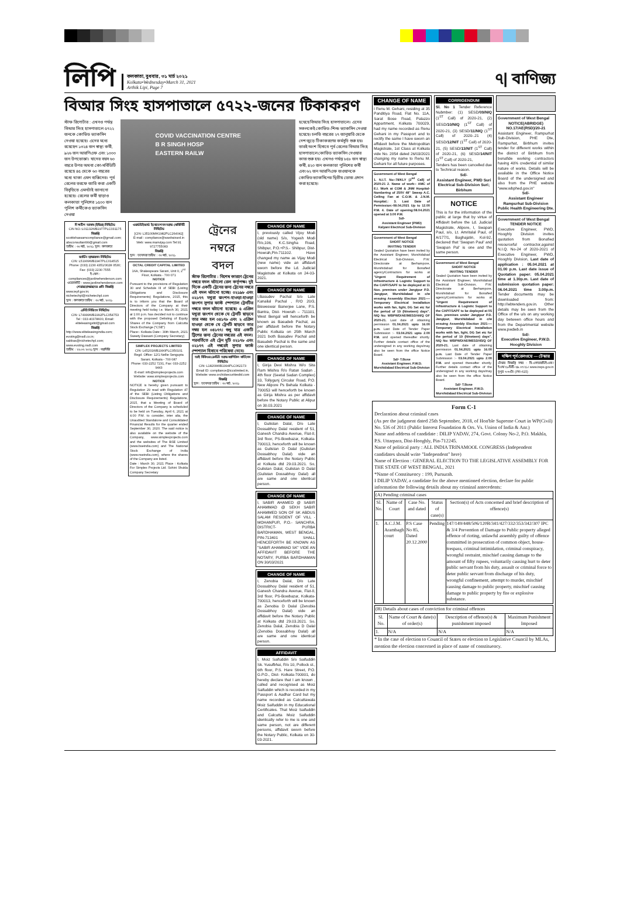লিপি
কলকাতা, বুধবার, ৩১ মার্চ ২০২১
Kolkata•Wednesday•March 31, 2021
Arthik Lipi, Page 7
৭| বাণিজ্য
বিআর সিংহ হাসপাতালে ৫৭২২-জনের টিকাকরণ
স্টাফ রিপোর্টার : এখনও পর্যন্ত বিআর সিংহ হাসপাতালে ৫৭২২ জনকে কোভিড ভ্যাকসিন দেওয়া হয়েছে। এদের মধ্যে রয়েছেন ১৩২৪ জন স্বাস্থ্য কর্মী, ৯২৬ জন আরপিএফ এবং ১০০০ জন উপভোক্তা। যাদের বয়স ৬০ বছরে উপর অথবা কো-মর্বিডিটি রয়েছে ৪৫ থেকে ৬০ বছরের মধ্যে থাকা এমন ব্যক্তিদের। পূর্ব রেলের তরফে জারি করা একটি বিবৃতিতে এমনটাই জানানো হয়েছে। রেলের কর্মী ছাড়াও কলকাতা পুলিশের ১৫০০ জন পুলিশ কর্মীকেও ভ্যাকসিন দেওয়া
COVID VACCINATION CENTRE
B R SINGH HOSP
EASTERN RAILW
হয়েছে বিআর সিংহ হাসপাতালে। এদের সকলকেই কোভিড-শিল্ড ভ্যাকসিন দেওয়া হয়েছে। চলতি বছরের ২৭ জানুয়ারি থেকে দেশ জুড়ে টিকাকরণের কর্মসূচি শুরু হয়। তারই অংশ হিসাবে পূর্ব রেলের বিআর সিংহ হাসপাতালে কোভিড ভ্যাকসিন দেওয়ার কাজ শুরু হয়। এখনও পর্যন্ত ৮৫৮ জন স্বাস্থ্য কর্মী, ৪২০ জন কলকাতা পুলিশের কর্মী এবং ৬২ জন আরপিএফ জওয়ানকে কোভিড ভ্যাকসিনের দ্বিতীয় ডোজ প্রদান করা হয়েছে।
দি স্কটিশ আসাম (ইন্ডিয়া) লিমিটেড
CIN NO.:L01132WB1977PLC031175
বিজ্ঞপ্তি
scottishassamcompliance@gmail.com; absconsultant99@gmail.com
তারিখ : ৩০ মার্চ, ২০২১ স্থান : কলকাতা
জার্ডিন হ্যান্ডারসন লিমিটেড
CIN: L51909WB1947PLC014515
Phone: (033) 2230 4351/3028 0530; Fax: (033) 2230 7555
ই-মেল : compliances@jardinehenderson.com
ওয়েবসাইট : www.jardinehenderson.com
শেয়ারহোল্ডারদের প্রতি বিজ্ঞপ্তি
www.iepf.gov.in; nichetechpl@nichetechpl.com
স্থান : কলকাতা তারিখ : ৩০ মার্চ, ২০২১
এলিট লিজিংস লিমিটেড
CIN: L74999WB1992PLC054753
Tel : 033 40378600, Email: eliteleasingsltd@gmail.com
বিজ্ঞপ্তি
http://www.eliteleasingindia.com; evoting@nsdl.co.in; sabbas@nichetechpl.com; www.evoting.nsdl.com
তারিখ : ২২.০৩.২০২১ স্থান : নয়াদিল্লি
ওয়ার্ডউইজার্ড ইনোভেশনস অ্যান্ড মোবিলিটি লিমিটেড
[CIN: L35100MH1982PLC264042]
E-mail : compliance@wardwizard.in
Web: www.manvijay.com Tel:91 9727755083
বিজ্ঞপ্তি
স্থান : ভদোদরা তারিখ : ৩০ মার্চ, ২০২১
OCTAL CREDIT CAPITAL LIMITED
16A, Shakespeare Sarani, Unit II, 2<sup>nd</sup> Floor, Kolkata - 700 071
NOTICE
Pursuant to the provisions of Regulation 30 and Schedule III of SEBI (Listing Obligations and Disclosure Requirements) Regulations, 2015, this is to inform you that the Board of Directors of the Company at their meeting held today i.e. March 30, 2021 at 1:00 p.m. has decided not to continue with the proposed Delisting of Equity Shares of the Company from Calcutta Stock Exchange ("CSE")
Place:- Kolkata Date:- 30th March, 2021 Sweety Dassani (Company Secretary)
SIMPLEX PROJECTS LIMITED
CIN: L45201WB1990PLC050101
Regd. Office: 12/1 Nellie Sengupta Sarani, Kolkata - 700 087
Phone: 033-2252 7231, Fax: 033-2252 9443
E-mail: info@simplexprojects.com
Website: www.simplexprojects.com
NOTICE
NOTICE is hereby given pursuant to Regulation 29 read with Regulation 47 of the SEBI (Listing Obligations and Disclosure Requirements) Regulations, 2015, that a Meeting of Board of Directors of the Company is scheduled to be held on Tuesday, April 6, 2021 at 4.00 P.M. to consider, inter alia, the Unaudited Standalone and Consolidated Financial Results for the quarter ended September 30, 2020. The said notice is also available on the website of the Company, www.simplexprojects.com and the websites of The BSE Limited (www.bseindia.com) and The National Stock Exchange of India (www.nseindia.com), where the shares of the Company are listed.
Date : March 30, 2021 Place : Kolkata For Simplex Projects Ltd. Sohini Shukla Company Secretary
ট্রেনের
নম্বরে
বদল
স্টাফ রিপোর্টার : বিশেষ কারণে ট্রেনের নম্বরে বদল ঘটালো রেল কর্তৃপক্ষ। দুই দিকে একটি ট্রেনের জন্য ট্রেনের নম্বরে এই বদল ঘটানো হচ্ছে। ০২১৯৮ এবং ০২১৭৭ মথুরা জংশন-হাওড়া-হাওড়া জংশন সুপার ফাস্ট স্পেশ্যাল ট্রেনটির নম্বরে বদল ঘটানো হয়েছে। ৫ এপ্রিল মথুরা জংশন থেকে যে ট্রেনটি ছাড়বে তার নম্বর হল ০৪১৭৮ এবং ২ এপ্রিল হাওড়া থেকে যে ট্রেনটি ছাড়বে তার নম্বর হল ০৪১৭৭। শুধু মাত্র একটি ট্রিপের জন্য ট্রেনের নম্বরের এই বদল। পরবর্তিতে এই ট্রেন দুটি ০২১৭৮ এবং ০২১৭৭ এই নম্বরেই সুপার ফাস্ট স্পেশ্যাল হিসাবে পরিষেবা দেবে।
আই সিকিওর ক্রেডিট অ্যান্ড ক্যাপিটাল সার্ভিসেস লিমিটেড
CIN: L18209WB1994PLC062173
Email ID: compliance@iccslimited.in, Website: www.orchidsecuritiesltd.com
বিজ্ঞপ্তি
স্থান : ভদোদরা তারিখ : ৩০ মার্চ, ২০২১
CHANGE OF NAME
I, previously called Vijoy Modi (old name) S/o, Yogesh Modi R/o,106, K.C.Singha Road, Shibpur, P.O.+P.S.- Shibpur, Dist- Howrah,Pin-711102. Have changed my name as Vijay Modi (new name) vide an affidavit sworn before the Ld. Judicial Magistrate at Kolkata on 24-03-2021.
CHANGE OF NAME
I,Basudev Pachal S/o Late Kanailal Pachal , R/O 20/3, Bisweswar Banerjee Lane, P.S. Bantra, Dist- Howrah – 711101, West Bengal will henceforth be known as Basudeb Pachal, as per affidavit before the Notary Public Kolkata on 25th March 2021 both Basudev Pachal and Basudeb Pachal is the same and one identical person.
CHANGE OF NAME
I, Girija Devi Mishra W/o Sita Ram Mishra R/o Ratan Sadan , 4th floor (Seetal Sadan Complex) 33, Tollygunj Circular Road, P.O. New Alipore Ps Behala Kolkata - 700053 will henceforth be known as Girija Mishra as per affidavit before the Notary Public at Alipur on 30.03.2021
CHANGE OF NAME
I, Gulistan Dalal, D/o Late Dossabhoy Dalal resident of 51, Ganesh Chandra Avenue, Flat-8, 3rd floor, PS-Bowbazar, Kolkata-700013, henceforth will be known as Gulistan D Dalal (Gulistan Dossabhoy Dalal) vide an affidavit before the Notary Public at Kolkata dtd 29.03.2021. So, Gulistan Dalal, Gulistan D Dalal (Gulistan Dossabhoy Dalal) all are same and one identical person.
CHANGE OF NAME
I, SABIR AHAMED @ SABIR AHAMMAD @ SEKH SABIR AHAMMED SON OF SK ABDUS SALAM RESIDENT OF VILL - MOHANPUR, P.O.- SANCHRA, DISTRICT- PURBA BARDHAMAN, WEST BENGAL, PIN-713401 SHALL HENCEFORTH BE KNOWN AS "SABIR AHAMMAD SK" VIDE AN AFFIDAVIT BEFORE THE NOTARY, PURBA BARDHAMAN ON 30/03/2021
CHANGE OF NAME
I, Zenobia Dalal, D/o Late Dossabhoy Dalal resident of 51, Ganesh Chandra Avenue, Flat-8, 3rd floor, PS-Bowbazar, Kolkata-700013, henceforth will be known as Zenobia D Dalal (Zenobia Dossabhoy Dalal) vide an affidavit before the Notary Public at Kolkata dtd 29.03.2021. So, Zenobia Dalal, Zenobia D Dalal (Zenobia Dossabhoy Dalal) all are same and one identical person.
AFFIDAVIT
I, Moiz Saifuddin S/o Saifuddin Sk. Yusufbhai, R/o 10, Pollock st., 6th floor, P.S. Hare Street, P.O. G.P.O., Dist- Kolkata-700001, do hereby declare that I am known , called and recognised as Moiz Saifuddin which is recorded in my Passport & Aadhar Card but my name recorded as Calcuttawala Moiz Saifuddin in my Educational Certificates. That Moiz Saifuddin and Calcutta Moiz Saifuddin identically refer to me is one and same person, not are different persons, affidavit sworn before the Notary Public, Kolkata on 30-03-2021.
CHANGE OF NAME
I Renu M. Gehani, residing at 35 Panditiya Road, Flat No. 11A, Sarat Bose Road, Palazzo Appartment, Kolkata 700029, had my name recorded as Renu Gehani in my Passport and to rectify the same I have sworn an affidavit before the Metropolitan Magistrate, 1st Class at Kolkata vide No. 2854 dated 26/03/2021 changing my name to Renu M. Gehani for all future purposes.
Government of West Bengal
1. N.I.T. No:-78/KLY (2<sup>nd</sup> Call) of 2020-21 2. Name of work:- AMC of E.I. Work at COM & JNM Hospital- Numbering of 250V 48" Sweep A.C. Ceiling Fan at C.O.M. & J.N.M. Hospital.: 3. Last Date of Permission:-08.04.2021 Up to 12.00 P.M. 4. Date of opening:08.04.2021 opened at 3.00 P.M.
Sd/-
Assistant Engineer (PWD)
Kalyani Electrical Sub-Division
Government of West Bengal
SHORT NOTICE
INVITING TENDER
Sealed Quotation have been invited by the Assistant Engineer, Murshidabad Electrical Sub-Division, P.W. Directorate at Berhampore, Murshidabad for Bonafied agency/Contractors for works at "Urgent Requirement of Infrastructure & Logistic Support to the CAPF/SAPF to be deployed at 11 Nos. premises under Jangipur P.D. Jangipur, Murshidabad in c/w ensuing Assembly Election 2021----Temporary Electrical Installation works with fan, light, DG Set etc for the period of 19 (Nineteen) days". NIQ No: WBPWD/AE/MESD/44/Q OF 2020-21. Last date of obtaining permission 01.04.2021 upto 16.00 p.m. Last Date of Tender Paper Submission :- 03.04.2021 upto 2.00 P.M. and opened thereafter shortly. Further details contact office of the undersigned in any working days/may also be seen from the office Notice Board.
Sd/- T.Bose
Assistant Engineer, P.W.D.
Murshidabad Electrical Sub-Division
CORRIGENDUM
Sl. No 1 Tender Reference Nubmber: (1) SESD/09/NIQ (1<sup>ST</sup> Call) of 2020-21, (2) SESD/10/NIQ (1<sup>ST</sup> Call) of 2020-21, (3) SESD/11/NIQ (1<sup>ST</sup> Call) of 2020-.21 (4) SESD/12/NIT (1<sup>ST</sup> Call) of 2020-21, (5) SESD/13/NIT (1<sup>ST</sup> Call) of 2020-21, (6) SESD/14/NIT (1<sup>ST</sup> Call) of 2020-21,
Tenders has been cancelled due to Technical reason.
Sd/-
Assistant Engineer, PWD Suri Electrical Sub-Division Suri; Birbhum
NOTICE
This is for the information of the public at large that by virtue of Affidavit before the Ld. Judicial Magistrate, Alipore, I, Swapan Paul, s/o, Lt. Amritalal Paul, of A/177/1, Baghajatin, Kol-92, declared that 'Swapan Paul' and 'Swapan Pal' is one and the same person.
Government of West Bengal
SHORT NOTICE
INVITING TENDER
Sealed Quotation have been invited by the Assistant Engineer, Murshidabad Electrical Sub-Division, P.W. Directorate at Berhampore, Murshidabad for Bonafied agency/Contractors for works at "Urgent Requirement of Infrastructure & Logistic Support to the CAPF/SAPF to be deployed at 05 Nos. premises under Jangipur P.D. Jangipur, Murshidabad in c/w ensuing Assembly Election 2021----Temporary Electrical Installation works with fan, light, DG Set etc for the period of 19 (Nineteen) days". NIQ No: WBPWD/AE/MESD/45/Q OF 2020-21. Last date of obtaining permission 01.04.2021 upto 16.00 p.m. Last Date of Tender Paper Submission :- 03.04.2021 upto 2.00 P.M. and opened thereafter shortly. Further details contact office of the undersigned in any working days/may also be seen from the office Notice Board.
Sd/- T.Bose
Assistant Engineer, P.W.D.
Murshidabad Electrical Sub-Division
Government of West Bengal
NOTICE(ABRIDGE)
NO.17/AE(RSD)/20-21
Assistant Engineer, Rampurhat Sub-Division, PHE Dte, Rampurhat, Birbhum invites tender for different works within the district of Birbhum from bonafide working contractors having 40% credential of similar nature of works. Details will be available in the Office Notice Board of the undersigned and also from the PHE website "www.wbphed.gov.in"
Sd/-
Assistant Engineer
Rampurhat Sub-Division
Public Health Engineering Dte.
Government of West Bengal
TENDER NOTICE
Executive Engineer, PWD, Hooghly Division invites quotation from Bonafied resourceful contractor,against N.I.Q. No-24 of 2020-2021 of Executive Engineer, PWD, Hooghly Division, Last date of application : 05.04.2021 at 01.00 p.m. Last date issue of Quotation paper: 05.04.2021 time at 1.30p.m. Last date of submission quotation paper: 06.04.2021 time 3.00p.m. Tender documents may be downloaded from: http://wbtenders.gov.in. Other details may be seen from the Office of the u/s on any working day between office hours and from the Departmental website www.pwdwb.in
Sd/-
Executive Engineer, P.W.D.
Hooghly Division
দক্ষিণ পূর্ব রেলওয়ে — টেন্ডার
টেন্ডার বিজ্ঞপ্তি নম্বর : বি-এসআরডিই-এফ/ইএম/২১-ডিটি-২৯.০৩.২১। www.ireps.gov.in
দুপুর ৩.৩০টা। (PR-615)
Form C-1
Declaration about criminal cases
(As per the judgment dated 25th September, 2018, of Hon'ble Supreme Court in WP(Civil) No. 536 of 2011 (Public Interest Foundation & Ors. Vs. Union of India & Anr.)
Name and address of candidate : DILIP YADAV, 274, Govt. Colony No-2, P.O. Makhla, P.S. Uttarpara, Dist-Hooghly, Pin-712245.
Name of political party : ALL INDIA TRINAMOOL CONGRESS (Independent candidates should write "Independent" here)
Name of Election : GENERAL ELECTION TO THE LEGISLATIVE ASSEMBLY FOR THE STATE OF WEST BENGAL, 2021
*Name of Constituency : 199, Pursurah.
I DILIP YADAV, a candidate for the above mentioned election, declare for public information the following details about my criminal antecedents:
| (A) Pending criminal cases | | | | |
| Sl. No. | Name of Court | Case No. and dated | Status of case(s) | Section(s) of Acts concerned and brief description of offence(s) |
| 1. | A.C.J.M. Arambagh court | P.S Case No 85, Dated 20.12.2000 | Pending | 147/149/448/506/120B/341/427/332/353/342/307 IPC & 3/4 Prevention of Damage to Public property alleged offence of rioting, unlawful assembly guilty of offence committed in prosecution of common object, house-trespass, criminal intimidation, criminal conspiracy, wrongful restraint, mischief causing damage to the amount of fifty rupees, voluntarily causing hurt to deter public servant from his duty, assault or criminal force to deter public servant from discharge of his duty, wrongful confinement, attempt to murder, mischief causing damage to public property, mischief causing damage to public property by fire or explosive substance. |
| (B) Details about cases of conviction for criminal offences | | | |
| Sl. No. | Name of Court & date(s) of order(s) | Description of offence(s) & punishment imposed | Maximum Punishment Imposed |
| 1. | N/A | N/A | N/A |
* In the case of election to Council of States or election to Legislative Council by MLAs, mention the election concerned in place of name of constituency.